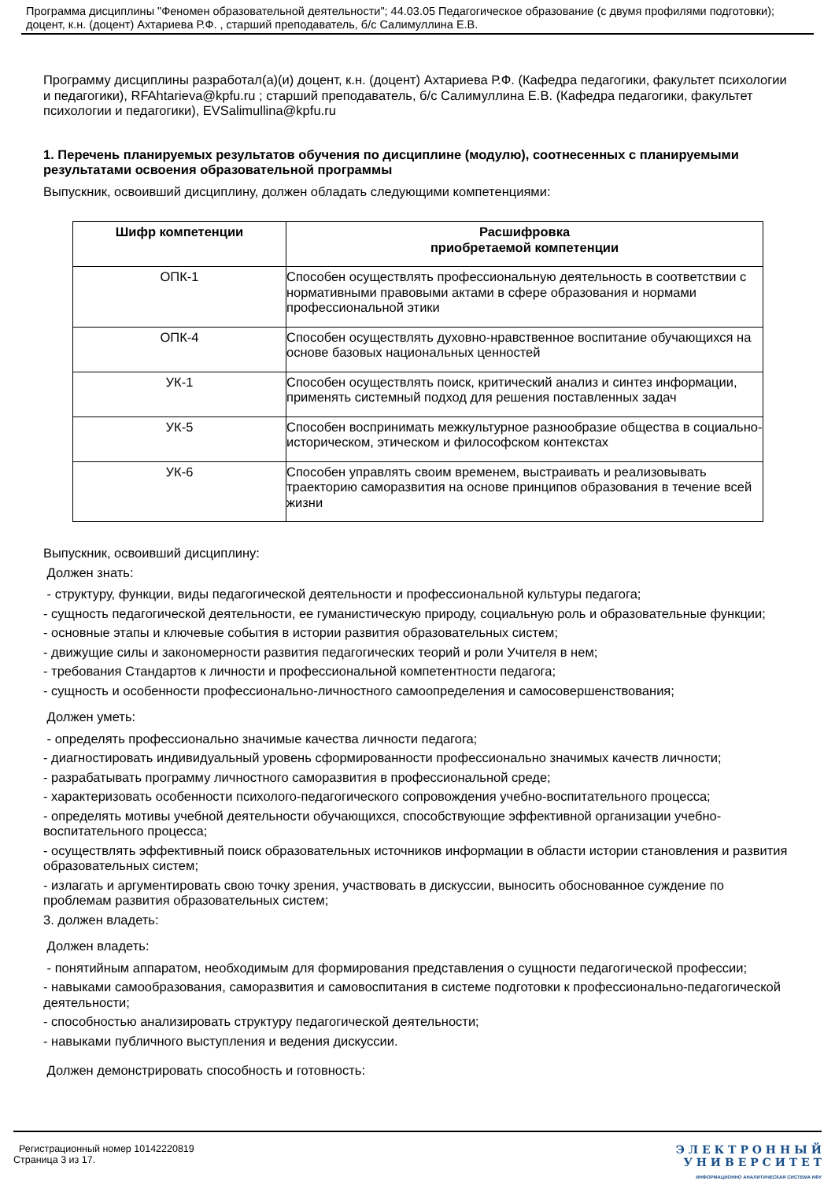Программа дисциплины "Феномен образовательной деятельности"; 44.03.05 Педагогическое образование (с двумя профилями подготовки); доцент, к.н. (доцент) Ахтариева Р.Ф. , старший преподаватель, б/с Салимуллина Е.В.
Программу дисциплины разработал(а)(и) доцент, к.н. (доцент) Ахтариева Р.Ф. (Кафедра педагогики, факультет психологии и педагогики), RFAhtarieva@kpfu.ru ; старший преподаватель, б/с Салимуллина Е.В. (Кафедра педагогики, факультет психологии и педагогики), EVSalimullina@kpfu.ru
1. Перечень планируемых результатов обучения по дисциплине (модулю), соотнесенных с планируемыми результатами освоения образовательной программы
Выпускник, освоивший дисциплину, должен обладать следующими компетенциями:
| Шифр компетенции | Расшифровка приобретаемой компетенции |
| --- | --- |
| ОПК-1 | Способен осуществлять профессиональную деятельность в соответствии с нормативными правовыми актами в сфере образования и нормами профессиональной этики |
| ОПК-4 | Способен осуществлять духовно-нравственное воспитание обучающихся на основе базовых национальных ценностей |
| УК-1 | Способен осуществлять поиск, критический анализ и синтез информации, применять системный подход для решения поставленных задач |
| УК-5 | Способен воспринимать межкультурное разнообразие общества в социально-историческом, этическом и философском контекстах |
| УК-6 | Способен управлять своим временем, выстраивать и реализовывать траекторию саморазвития на основе принципов образования в течение всей жизни |
Выпускник, освоивший дисциплину:
Должен знать:
- структуру, функции, виды педагогической деятельности и профессиональной культуры педагога;
- сущность педагогической деятельности, ее гуманистическую природу, социальную роль и образовательные функции;
- основные этапы и ключевые события в истории развития образовательных систем;
- движущие силы и закономерности развития педагогических теорий и роли Учителя в нем;
- требования Стандартов к личности и профессиональной компетентности педагога;
- сущность и особенности профессионально-личностного самоопределения и самосовершенствования;
Должен уметь:
- определять профессионально значимые качества личности педагога;
- диагностировать индивидуальный уровень сформированности профессионально значимых качеств личности;
- разрабатывать программу личностного саморазвития в профессиональной среде;
- характеризовать особенности психолого-педагогического сопровождения учебно-воспитательного процесса;
- определять мотивы учебной деятельности обучающихся, способствующие эффективной организации учебно-воспитательного процесса;
- осуществлять эффективный поиск образовательных источников информации в области истории становления и развития образовательных систем;
- излагать и аргументировать свою точку зрения, участвовать в дискуссии, выносить обоснованное суждение по проблемам развития образовательных систем;
3. должен владеть:
Должен владеть:
- понятийным аппаратом, необходимым для формирования представления о сущности педагогической профессии;
- навыками самообразования, саморазвития и самовоспитания в системе подготовки к профессионально-педагогической деятельности;
- способностью анализировать структуру педагогической деятельности;
- навыками публичного выступления и ведения дискуссии.
Должен демонстрировать способность и готовность:
Регистрационный номер 10142220819
Страница 3 из 17.
Э Л Е К Т Р О Н Н Ы Й
У Н И В Е Р С И Т Е Т
ИНФОРМАЦИОННО АНАЛИТИЧЕСКАЯ СИСТЕМА КФУ